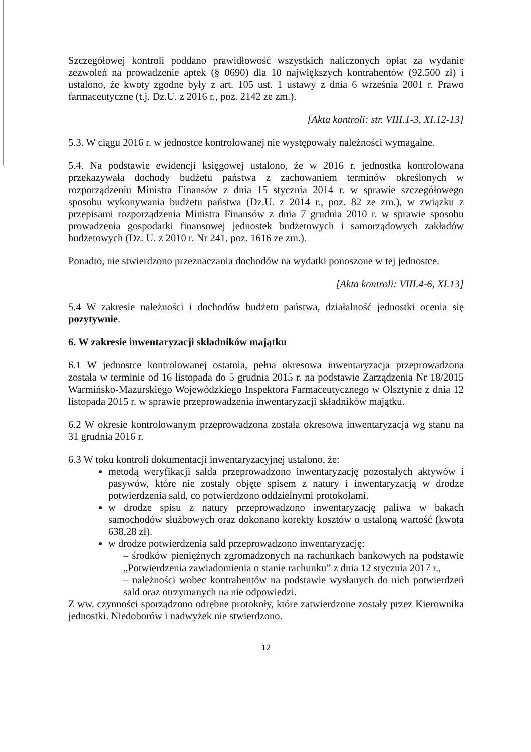Szczegółowej kontroli poddano prawidłowość wszystkich naliczonych opłat za wydanie zezwoleń na prowadzenie aptek (§ 0690) dla 10 największych kontrahentów (92.500 zł) i ustalono, że kwoty zgodne były z art. 105 ust. 1 ustawy z dnia 6 września 2001 r. Prawo farmaceutyczne (t.j. Dz.U. z 2016 r., poz. 2142 ze zm.).
[Akta kontroli: str. VIII.1-3, XI.12-13]
5.3. W ciągu 2016 r. w jednostce kontrolowanej nie występowały należności wymagalne.
5.4. Na podstawie ewidencji księgowej ustalono, że w 2016 r. jednostka kontrolowana przekazywała dochody budżetu państwa z zachowaniem terminów określonych w rozporządzeniu Ministra Finansów z dnia 15 stycznia 2014 r. w sprawie szczegółowego sposobu wykonywania budżetu państwa (Dz.U. z 2014 r., poz. 82 ze zm.), w związku z przepisami rozporządzenia Ministra Finansów z dnia 7 grudnia 2010 r. w sprawie sposobu prowadzenia gospodarki finansowej jednostek budżetowych i samorządowych zakładów budżetowych (Dz. U. z 2010 r. Nr 241, poz. 1616 ze zm.).
Ponadto, nie stwierdzono przeznaczania dochodów na wydatki ponoszone w tej jednostce.
[Akta kontroli: VIII.4-6, XI.13]
5.4 W zakresie należności i dochodów budżetu państwa, działalność jednostki ocenia się pozytywnie.
6. W zakresie inwentaryzacji składników majątku
6.1 W jednostce kontrolowanej ostatnia, pełna okresowa inwentaryzacja przeprowadzona została w terminie od 16 listopada do 5 grudnia 2015 r. na podstawie Zarządzenia Nr 18/2015 Warmińsko-Mazurskiego Wojewódzkiego Inspektora Farmaceutycznego w Olsztynie z dnia 12 listopada 2015 r. w sprawie przeprowadzenia inwentaryzacji składników majątku.
6.2 W okresie kontrolowanym przeprowadzona została okresowa inwentaryzacja wg stanu na 31 grudnia 2016 r.
6.3 W toku kontroli dokumentacji inwentaryzacyjnej ustalono, że:
metodą weryfikacji salda przeprowadzono inwentaryzację pozostałych aktywów i pasywów, które nie zostały objęte spisem z natury i inwentaryzacją w drodze potwierdzenia sald, co potwierdzono oddzielnymi protokołami.
w drodze spisu z natury przeprowadzono inwentaryzację paliwa w bakach samochodów służbowych oraz dokonano korekty kosztów o ustaloną wartość (kwota 638,28 zł).
w drodze potwierdzenia sald przeprowadzono inwentaryzację:
– środków pieniężnych zgromadzonych na rachunkach bankowych na podstawie „Potwierdzenia zawiadomienia o stanie rachunku” z dnia 12 stycznia 2017 r.,
– należności wobec kontrahentów na podstawie wysłanych do nich potwierdzeń sald oraz otrzymanych na nie odpowiedzi.
Z ww. czynności sporządzono odrębne protokoły, które zatwierdzone zostały przez Kierownika jednostki. Niedoborów i nadwyżek nie stwierdzono.
12